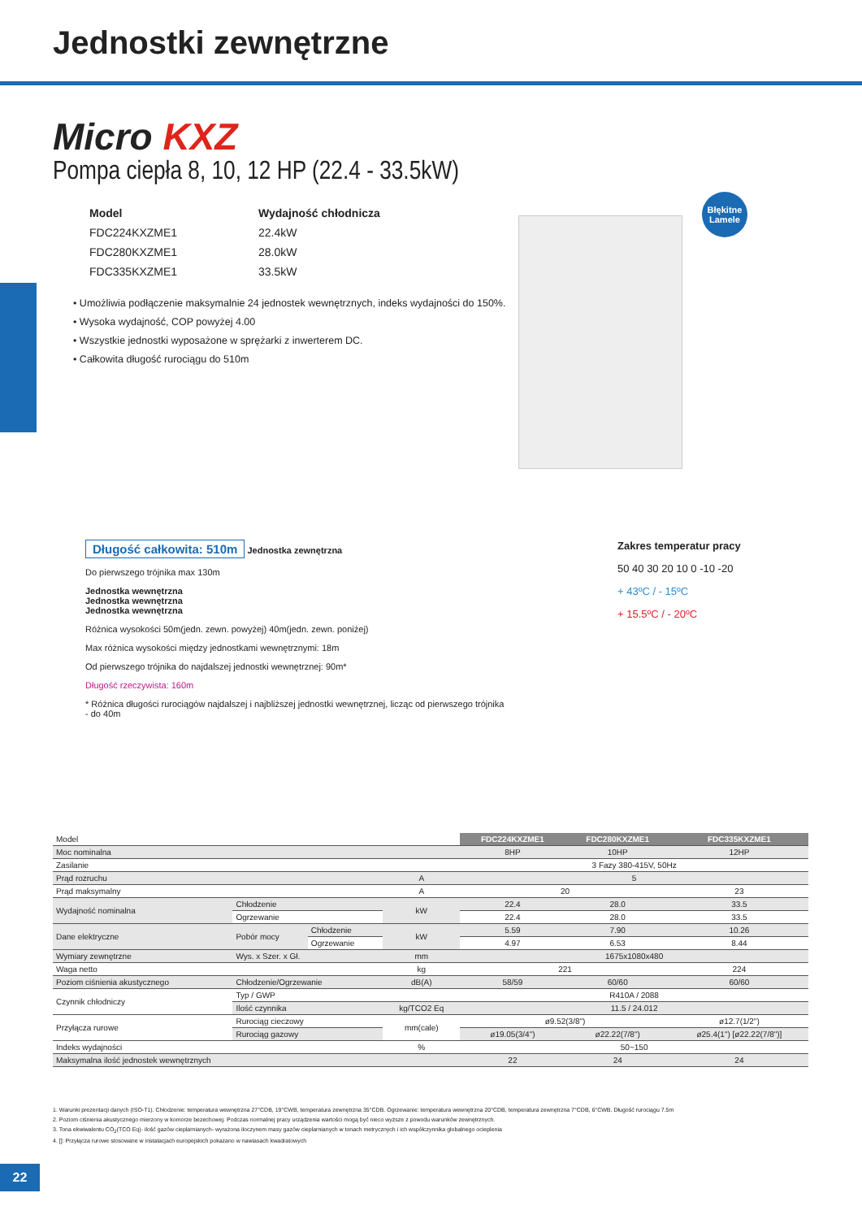Jednostki zewnętrzne
Micro KXZ
Pompa ciepła 8, 10, 12 HP (22.4 - 33.5kW)
| Model | Wydajność chłodnicza |
| FDC224KXZME1 | 22.4kW |
| FDC280KXZME1 | 28.0kW |
| FDC335KXZME1 | 33.5kW |
• Umożliwia podłączenie maksymalnie 24 jednostek wewnętrznych, indeks wydajności do 150%.
• Wysoka wydajność, COP powyżej 4.00
• Wszystkie jednostki wyposażone w sprężarki z inwerterem DC.
• Całkowita długość rurociągu do 510m
Błękitne Lamele
Długość całkowita: 510m
Jednostka zewnętrzna
Do pierwszego trójnika max 130m
Jednostka wewnętrzna
Jednostka wewnętrzna
Jednostka wewnętrzna
Różnica wysokości 50m(jedn. zewn. powyżej) 40m(jedn. zewn. poniżej)
Max różnica wysokości między jednostkami wewnętrznymi: 18m
Od pierwszego trójnika do najdalszej jednostki wewnętrznej: 90m*
Długość rzeczywista: 160m
* Różnica długości rurociągów najdalszej i najbliższej jednostki wewnętrznej, licząc od pierwszego trójnika - do 40m
Zakres temperatur pracy
50 40 30 20 10 0 -10 -20
+ 43ºC / - 15ºC
+ 15.5ºC / - 20ºC
| Model | | | | FDC224KXZME1 | FDC280KXZME1 | FDC335KXZME1 |
| Moc nominalna | | | | 8HP | 10HP | 12HP |
| Zasilanie | | | | 3 Fazy 380-415V, 50Hz | | |
| Prąd rozruchu | | | A | 5 | | |
| Prąd maksymalny | | | A | 20 | | 23 |
| Wydajność nominalna | Chłodzenie | | kW | 22.4 | 28.0 | 33.5 |
| | Ogrzewanie | | | 22.4 | 28.0 | 33.5 |
| Dane elektryczne | Pobór mocy | Chłodzenie | kW | 5.59 | 7.90 | 10.26 |
| | | Ogrzewanie | | 4.97 | 6.53 | 8.44 |
| Wymiary zewnętrzne | Wys. x Szer. x Gł. | | mm | 1675x1080x480 | | |
| Waga netto | | | kg | 221 | | 224 |
| Poziom ciśnienia akustycznego | Chłodzenie/Ogrzewanie | | dB(A) | 58/59 | 60/60 | 60/60 |
| Czynnik chłodniczy | Typ / GWP | | | R410A / 2088 | | |
| | Ilość czynnika | | kg/TCO2 Eq | 11.5 / 24.012 | | |
| Przyłącza rurowe | Rurociąg cieczowy | | mm(cale) | ø9.52(3/8") | | ø12.7(1/2") |
| | Rurociąg gazowy | | | ø19.05(3/4") | ø22.22(7/8") | ø25.4(1") [ø22.22(7/8")] |
| Indeks wydajności | | | % | 50~150 | | |
| Maksymalna ilość jednostek wewnętrznych | | | | 22 | 24 | 24 |
1. Warunki prezentacji danych (ISO-T1). Chłodzenie: temperatura wewnętrzna 27°CDB, 19°CWB, temperatura zewnętrzna 35°CDB. Ogrzewanie: temperatura wewnętrzna 20°CDB, temperatura zewnętrzna 7°CDB, 6°CWB. Długość rurociągu 7.5m
2. Poziom ciśnienia akustycznego mierzony w komorze bezechowej. Podczas normalnej pracy urządzenia wartości mogą być nieco wyższe z powodu warunków zewnętrznych.
3. Tona ekwiwalentu CO<sub>2</sub>(TCO Eq)- ilość gazów cieplarnianych- wyrażona iloczynem masy gazów cieplarnianych w tonach metrycznych i ich współczynnika globalnego ocieplenia
4. []: Przyłącza rurowe stosowane w instalacjach europejskich pokazano w nawiasach kwadratowych
22